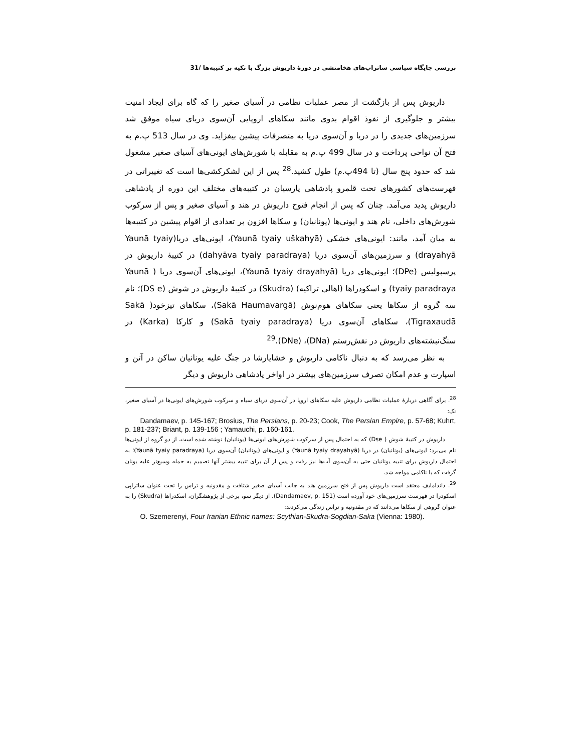بررسی جایگاه سیاسی ساتراپ‌های هخامنشی در دورهٔ داریوش بزرگ با تکیه بر کتیبه‌ها /31
داریوش پس از بازگشت از مصر عملیات نظامی در آسیای صغیر را که گاه برای ایجاد امنیت بیشتر و جلوگیری از نفوذ اقوام بدوی مانند سکاهای اروپایی آن‌سوی دریای سیاه موفق شد سرزمین‌های جدیدی را در دریا و آن‌سوی دریا به متصرفات پیشین بیفزاید. وی در سال 513 پ.م به فتح آن نواحی پرداخت و در سال 499 پ.م به مقابله با شورش‌های ایونی‌های آسیای صغیر مشغول شد که حدود پنج سال (تا 494پ.م) طول کشید.<sup>28</sup> پس از این لشکرکشی‌ها است که تغییراتی در فهرست‌های کشورهای تحت قلمرو پادشاهی پارسیان در کتیبه‌های مختلف این دوره از پادشاهی داریوش پدید می‌آمد. چنان که پس از انجام فتوح داریوش در هند و آسیای صغیر و پس از سرکوب شورش‌های داخلی، نام هند و ایونی‌ها (یونانیان) و سکاها افزون بر تعدادی از اقوام پیشین در کتیبه‌ها به میان آمد، مانند: ایونی‌های خشکی (Yaunā tyaiy uškahyā)، ایونی‌های دریا(Yaunā tyaiy drayahyā) و سرزمین‌های آن‌سوی دریا (dahyāva tyaiy paradraya) در کتیبهٔ داریوش در پرسپولیس (DPe)؛ ایونی‌های دریا (Yaunā tyaiy drayahyā)، ایونی‌های آن‌سوی دریا ( Yaunā tyaiy paradraya) و اسکودراها (اهالی تراکیه) (Skudra) در کتیبهٔ داریوش در شوش (DS e)؛ نام سه گروه از سکاها یعنی سکاهای هوم‌نوش (Sakā Haumavargā)، سکاهای تیزخود( Sakā Tigraxaudā)، سکاهای آن‌سوی دریا (Sakā tyaiy paradraya) و کارکا (Karka) در سنگ‌نبشته‌های داریوش در نقش‌رستم (DNa)، (DNe).<sup>29</sup>
به نظر می‌رسد که به دنبال ناکامی داریوش و خشایارشا در جنگ علیه یونانیان ساکن در آتن و اسپارت و عدم امکان تصرف سرزمین‌های بیشتر در اواخر پادشاهی داریوش و دیگر
<sup>28</sup>. برای آگاهی دربارهٔ عملیات نظامی داریوش علیه سکاهای اروپا در آن‌سوی دریای سیاه و سرکوب شورش‌های ایونی‌ها در آسیای صغیر، نک:
Dandamaev, p. 145-167; Brosius, The Persians, p. 20-23; Cook, The Persian Empire, p. 57-68; Kuhrt, p. 181-237; Briant, p. 139-156 ; Yamauchi, p. 160-161.
داریوش در کتیبهٔ شوش ( Dse) که به احتمال پس از سرکوب شورش‌های ایونی‌ها (یونانیان) نوشته شده است، از دو گروه از ایونی‌ها نام می‌برد: ایونی‌های (یونانیان) در دریا (Yaunā tyaiy drayahyā) و ایونی‌های (یونانیان) آن‌سوی دریا (Yaunā tyaiy paradraya)؛ به احتمال داریوش برای تنبیه یونانیان حتی به آن‌سوی آب‌ها نیز رفت و پس از آن برای تنبیه بیشتر آنها تصمیم به حمله وسیع‌تر علیه یونان گرفت که با ناکامی مواجه شد.
<sup>29</sup>. داندامایف معتقد است داریوش پس از فتح سرزمین هند به جانب آسیای صغیر شتافت و مقدونیه و تراس را تحت عنوان ساتراپی اسکودرا در فهرست سرزمین‌های خود آورده است (Dandamaev, p. 151). از دیگر سو، برخی از پژوهشگران، اسکدراها (Skudra) را به عنوان گروهی از سکاها می‌دانند که در مقدونیه و تراس زندگی می‌کردند:
O. Szemerenyi, Four Iranian Ethnic names: Scythian-Skudra-Sogdian-Saka (Vienna: 1980).